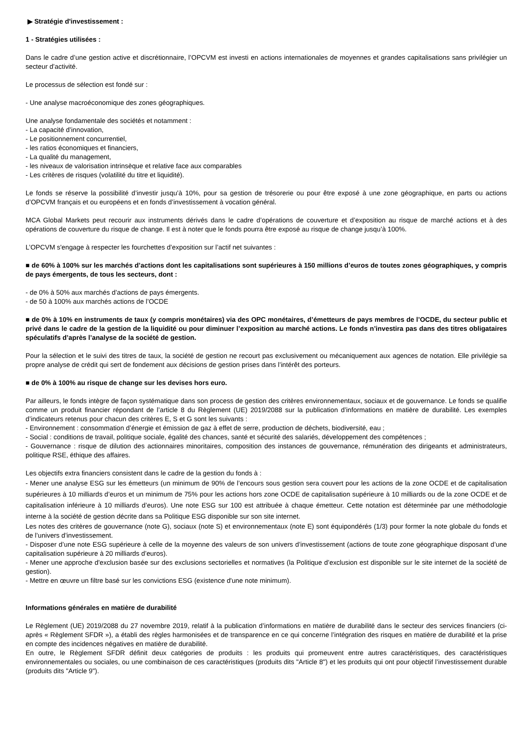▶ Stratégie d'investissement :
1 - Stratégies utilisées :
Dans le cadre d’une gestion active et discrétionnaire, l’OPCVM est investi en actions internationales de moyennes et grandes capitalisations sans privilégier un secteur d’activité.
Le processus de sélection est fondé sur :
- Une analyse macroéconomique des zones géographiques.
Une analyse fondamentale des sociétés et notamment :
- La capacité d’innovation,
- Le positionnement concurrentiel,
- les ratios économiques et financiers,
- La qualité du management,
- les niveaux de valorisation intrinsèque et relative face aux comparables
- Les critères de risques (volatilité du titre et liquidité).
Le fonds se réserve la possibilité d’investir jusqu’à 10%, pour sa gestion de trésorerie ou pour être exposé à une zone géographique, en parts ou actions d’OPCVM français et ou européens et en fonds d’investissement à vocation général.
MCA Global Markets peut recourir aux instruments dérivés dans le cadre d’opérations de couverture et d’exposition au risque de marché actions et à des opérations de couverture du risque de change. Il est à noter que le fonds pourra être exposé au risque de change jusqu’à 100%.
L’OPCVM s'engage à respecter les fourchettes d’exposition sur l’actif net suivantes :
■ de 60% à 100% sur les marchés d’actions dont les capitalisations sont supérieures à 150 millions d’euros de toutes zones géographiques, y compris de pays émergents, de tous les secteurs, dont :
- de 0% à 50% aux marchés d’actions de pays émergents.
- de 50 à 100% aux marchés actions de l’OCDE
■ de 0% à 10% en instruments de taux (y compris monétaires) via des OPC monétaires, d’émetteurs de pays membres de l’OCDE, du secteur public et privé dans le cadre de la gestion de la liquidité ou pour diminuer l’exposition au marché actions. Le fonds n’investira pas dans des titres obligataires spéculatifs d’après l’analyse de la société de gestion.
Pour la sélection et le suivi des titres de taux, la société de gestion ne recourt pas exclusivement ou mécaniquement aux agences de notation. Elle privilégie sa propre analyse de crédit qui sert de fondement aux décisions de gestion prises dans l’intérêt des porteurs.
■ de 0% à 100% au risque de change sur les devises hors euro.
Par ailleurs, le fonds intègre de façon systématique dans son process de gestion des critères environnementaux, sociaux et de gouvernance. Le fonds se qualifie comme un produit financier répondant de l’article 8 du Règlement (UE) 2019/2088 sur la publication d’informations en matière de durabilité. Les exemples d’indicateurs retenus pour chacun des critères E, S et G sont les suivants :
- Environnement : consommation d’énergie et émission de gaz à effet de serre, production de déchets, biodiversité, eau ;
- Social : conditions de travail, politique sociale, égalité des chances, santé et sécurité des salariés, développement des compétences ;
- Gouvernance : risque de dilution des actionnaires minoritaires, composition des instances de gouvernance, rémunération des dirigeants et administrateurs, politique RSE, éthique des affaires.
Les objectifs extra financiers consistent dans le cadre de la gestion du fonds à :
- Mener une analyse ESG sur les émetteurs (un minimum de 90% de l’encours sous gestion sera couvert pour les actions de la zone OCDE et de capitalisation supérieures à 10 milliards d’euros et un minimum de 75% pour les actions hors zone OCDE de capitalisation supérieure à 10 milliards ou de la zone OCDE et de capitalisation inférieure à 10 milliards d’euros). Une note ESG sur 100 est attribuée à chaque émetteur. Cette notation est déterminée par une méthodologie interne à la société de gestion décrite dans sa Politique ESG disponible sur son site internet.
Les notes des critères de gouvernance (note G), sociaux (note S) et environnementaux (note E) sont équipondérés (1/3) pour former la note globale du fonds et de l’univers d’investissement.
- Disposer d’une note ESG supérieure à celle de la moyenne des valeurs de son univers d’investissement (actions de toute zone géographique disposant d’une capitalisation supérieure à 20 milliards d’euros).
- Mener une approche d'exclusion basée sur des exclusions sectorielles et normatives (la Politique d’exclusion est disponible sur le site internet de la société de gestion).
- Mettre en œuvre un filtre basé sur les convictions ESG (existence d'une note minimum).
Informations générales en matière de durabilité
Le Règlement (UE) 2019/2088 du 27 novembre 2019, relatif à la publication d’informations en matière de durabilité dans le secteur des services financiers (ci-après « Règlement SFDR »), a établi des règles harmonisées et de transparence en ce qui concerne l’intégration des risques en matière de durabilité et la prise en compte des incidences négatives en matière de durabilité.
En outre, le Règlement SFDR définit deux catégories de produits : les produits qui promeuvent entre autres caractéristiques, des caractéristiques environnementales ou sociales, ou une combinaison de ces caractéristiques (produits dits "Article 8") et les produits qui ont pour objectif l’investissement durable (produits dits "Article 9").